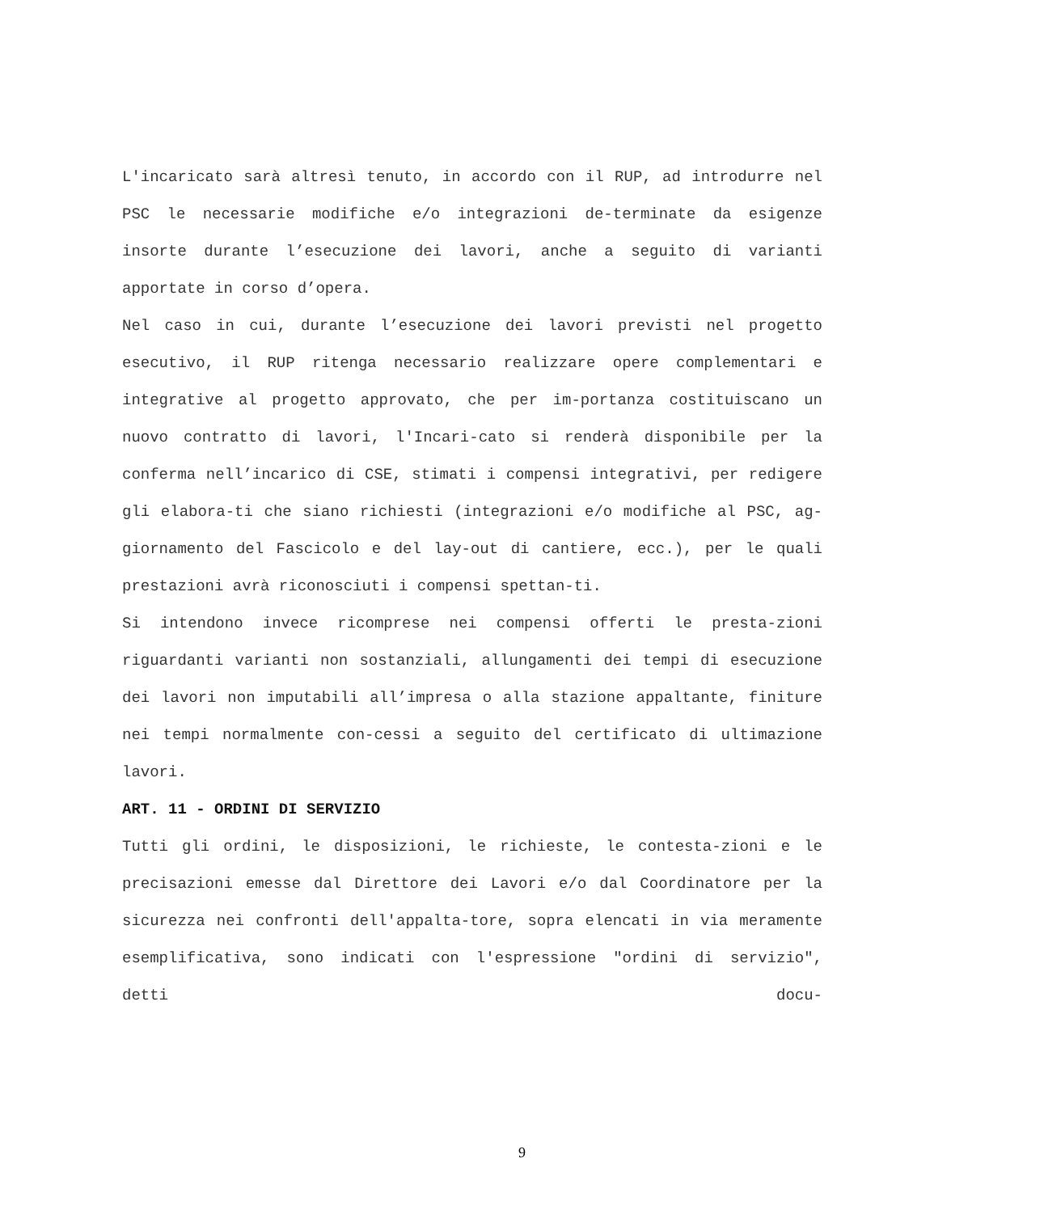L'incaricato sarà altresì tenuto, in accordo con il RUP, ad introdurre nel PSC le necessarie modifiche e/o integrazioni de-terminate da esigenze insorte durante l’esecuzione dei lavori, anche a seguito di varianti apportate in corso d’opera.
Nel caso in cui, durante l’esecuzione dei lavori previsti nel progetto esecutivo, il RUP ritenga necessario realizzare opere complementari e integrative al progetto approvato, che per im-portanza costituiscano un nuovo contratto di lavori, l'Incari-cato si renderà disponibile per la conferma nell’incarico di CSE, stimati i compensi integrativi, per redigere gli elabora-ti che siano richiesti (integrazioni e/o modifiche al PSC, ag-giornamento del Fascicolo e del lay-out di cantiere, ecc.), per le quali prestazioni avrà riconosciuti i compensi spettan-ti.
Si intendono invece ricomprese nei compensi offerti le presta-zioni riguardanti varianti non sostanziali, allungamenti dei tempi di esecuzione dei lavori non imputabili all’impresa o alla stazione appaltante, finiture nei tempi normalmente con-cessi a seguito del certificato di ultimazione lavori.
ART. 11 - ORDINI DI SERVIZIO
Tutti gli ordini, le disposizioni, le richieste, le contesta-zioni e le precisazioni emesse dal Direttore dei Lavori e/o dal Coordinatore per la sicurezza nei confronti dell'appalta-tore, sopra elencati in via meramente esemplificativa, sono indicati con l'espressione "ordini di servizio", detti docu-
9